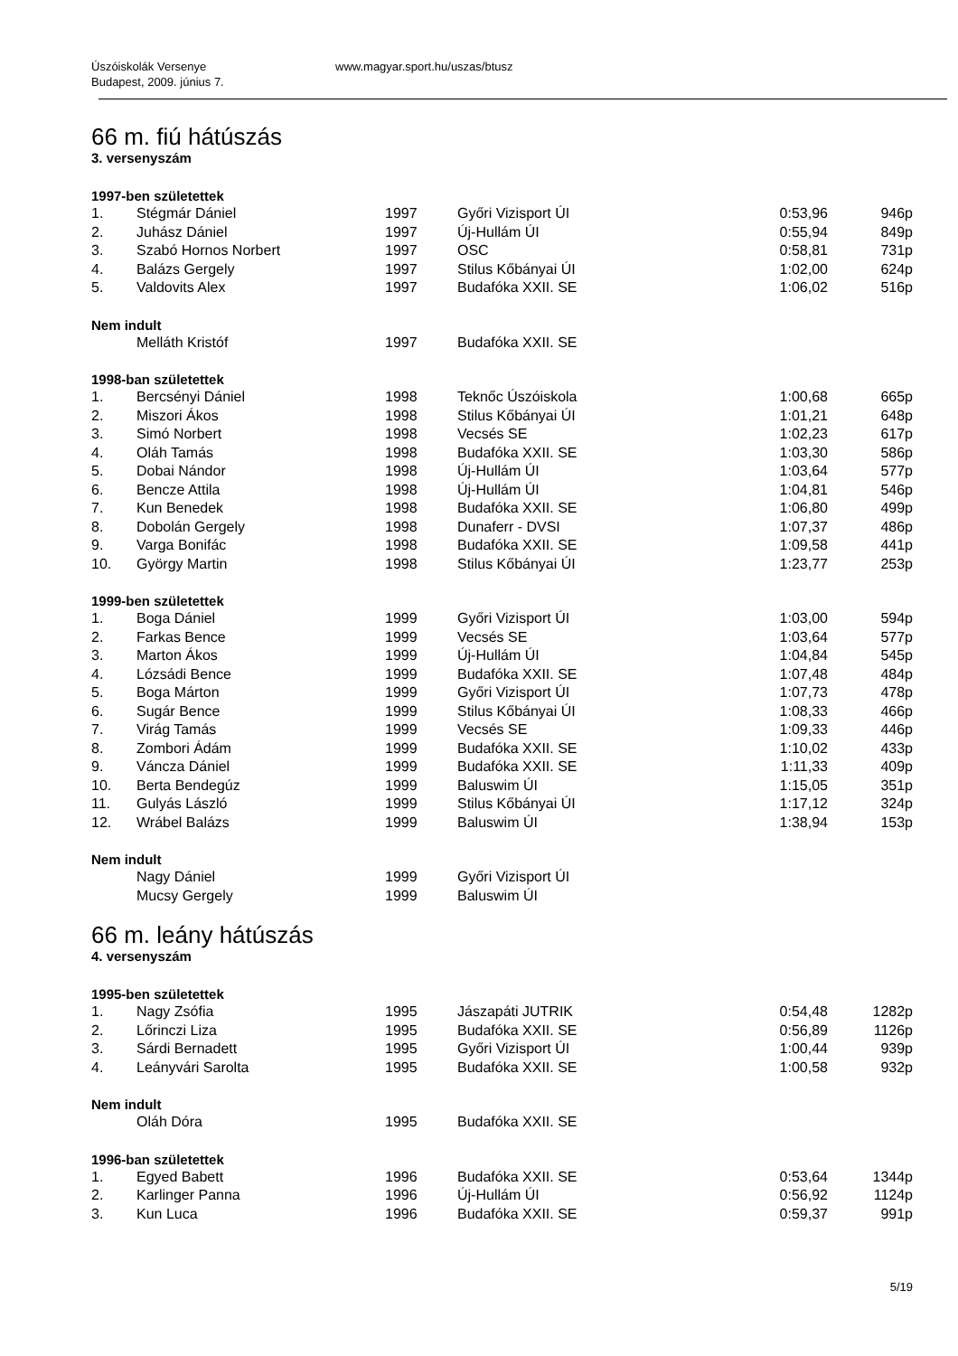Úszóiskolák Versenye
Budapest, 2009. június 7.
www.magyar.sport.hu/uszas/btusz
66 m. fiú hátúszás
3. versenyszám
1997-ben születettek
| 1. | Stégmár Dániel | 1997 | Győri Vizisport ÚI | 0:53,96 | 946p |
| 2. | Juhász Dániel | 1997 | Új-Hullám ÚI | 0:55,94 | 849p |
| 3. | Szabó Hornos Norbert | 1997 | OSC | 0:58,81 | 731p |
| 4. | Balázs Gergely | 1997 | Stilus Kőbányai ÚI | 1:02,00 | 624p |
| 5. | Valdovits Alex | 1997 | Budafóka XXII. SE | 1:06,02 | 516p |
Nem indult
| | Melláth Kristóf | 1997 | Budafóka XXII. SE | | |
1998-ban születettek
| 1. | Bercsényi Dániel | 1998 | Teknőc Úszóiskola | 1:00,68 | 665p |
| 2. | Miszori Ákos | 1998 | Stilus Kőbányai ÚI | 1:01,21 | 648p |
| 3. | Simó Norbert | 1998 | Vecsés SE | 1:02,23 | 617p |
| 4. | Oláh Tamás | 1998 | Budafóka XXII. SE | 1:03,30 | 586p |
| 5. | Dobai Nándor | 1998 | Új-Hullám ÚI | 1:03,64 | 577p |
| 6. | Bencze Attila | 1998 | Új-Hullám ÚI | 1:04,81 | 546p |
| 7. | Kun Benedek | 1998 | Budafóka XXII. SE | 1:06,80 | 499p |
| 8. | Dobolán Gergely | 1998 | Dunaferr - DVSI | 1:07,37 | 486p |
| 9. | Varga Bonifác | 1998 | Budafóka XXII. SE | 1:09,58 | 441p |
| 10. | György Martin | 1998 | Stilus Kőbányai ÚI | 1:23,77 | 253p |
1999-ben születettek
| 1. | Boga Dániel | 1999 | Győri Vizisport ÚI | 1:03,00 | 594p |
| 2. | Farkas Bence | 1999 | Vecsés SE | 1:03,64 | 577p |
| 3. | Marton Ákos | 1999 | Új-Hullám ÚI | 1:04,84 | 545p |
| 4. | Lózsádi Bence | 1999 | Budafóka XXII. SE | 1:07,48 | 484p |
| 5. | Boga Márton | 1999 | Győri Vizisport ÚI | 1:07,73 | 478p |
| 6. | Sugár Bence | 1999 | Stilus Kőbányai ÚI | 1:08,33 | 466p |
| 7. | Virág Tamás | 1999 | Vecsés SE | 1:09,33 | 446p |
| 8. | Zombori Ádám | 1999 | Budafóka XXII. SE | 1:10,02 | 433p |
| 9. | Váncza Dániel | 1999 | Budafóka XXII. SE | 1:11,33 | 409p |
| 10. | Berta Bendegúz | 1999 | Baluswim ÚI | 1:15,05 | 351p |
| 11. | Gulyás László | 1999 | Stilus Kőbányai ÚI | 1:17,12 | 324p |
| 12. | Wrábel Balázs | 1999 | Baluswim ÚI | 1:38,94 | 153p |
Nem indult
| | Nagy Dániel | 1999 | Győri Vizisport ÚI | | |
| | Mucsy Gergely | 1999 | Baluswim ÚI | | |
66 m. leány hátúszás
4. versenyszám
1995-ben születettek
| 1. | Nagy Zsófia | 1995 | Jászapáti JUTRIK | 0:54,48 | 1282p |
| 2. | Lőrinczi Liza | 1995 | Budafóka XXII. SE | 0:56,89 | 1126p |
| 3. | Sárdi Bernadett | 1995 | Győri Vizisport ÚI | 1:00,44 | 939p |
| 4. | Leányvári Sarolta | 1995 | Budafóka XXII. SE | 1:00,58 | 932p |
Nem indult
| | Oláh Dóra | 1995 | Budafóka XXII. SE | | |
1996-ban születettek
| 1. | Egyed Babett | 1996 | Budafóka XXII. SE | 0:53,64 | 1344p |
| 2. | Karlinger Panna | 1996 | Új-Hullám ÚI | 0:56,92 | 1124p |
| 3. | Kun Luca | 1996 | Budafóka XXII. SE | 0:59,37 | 991p |
5/19